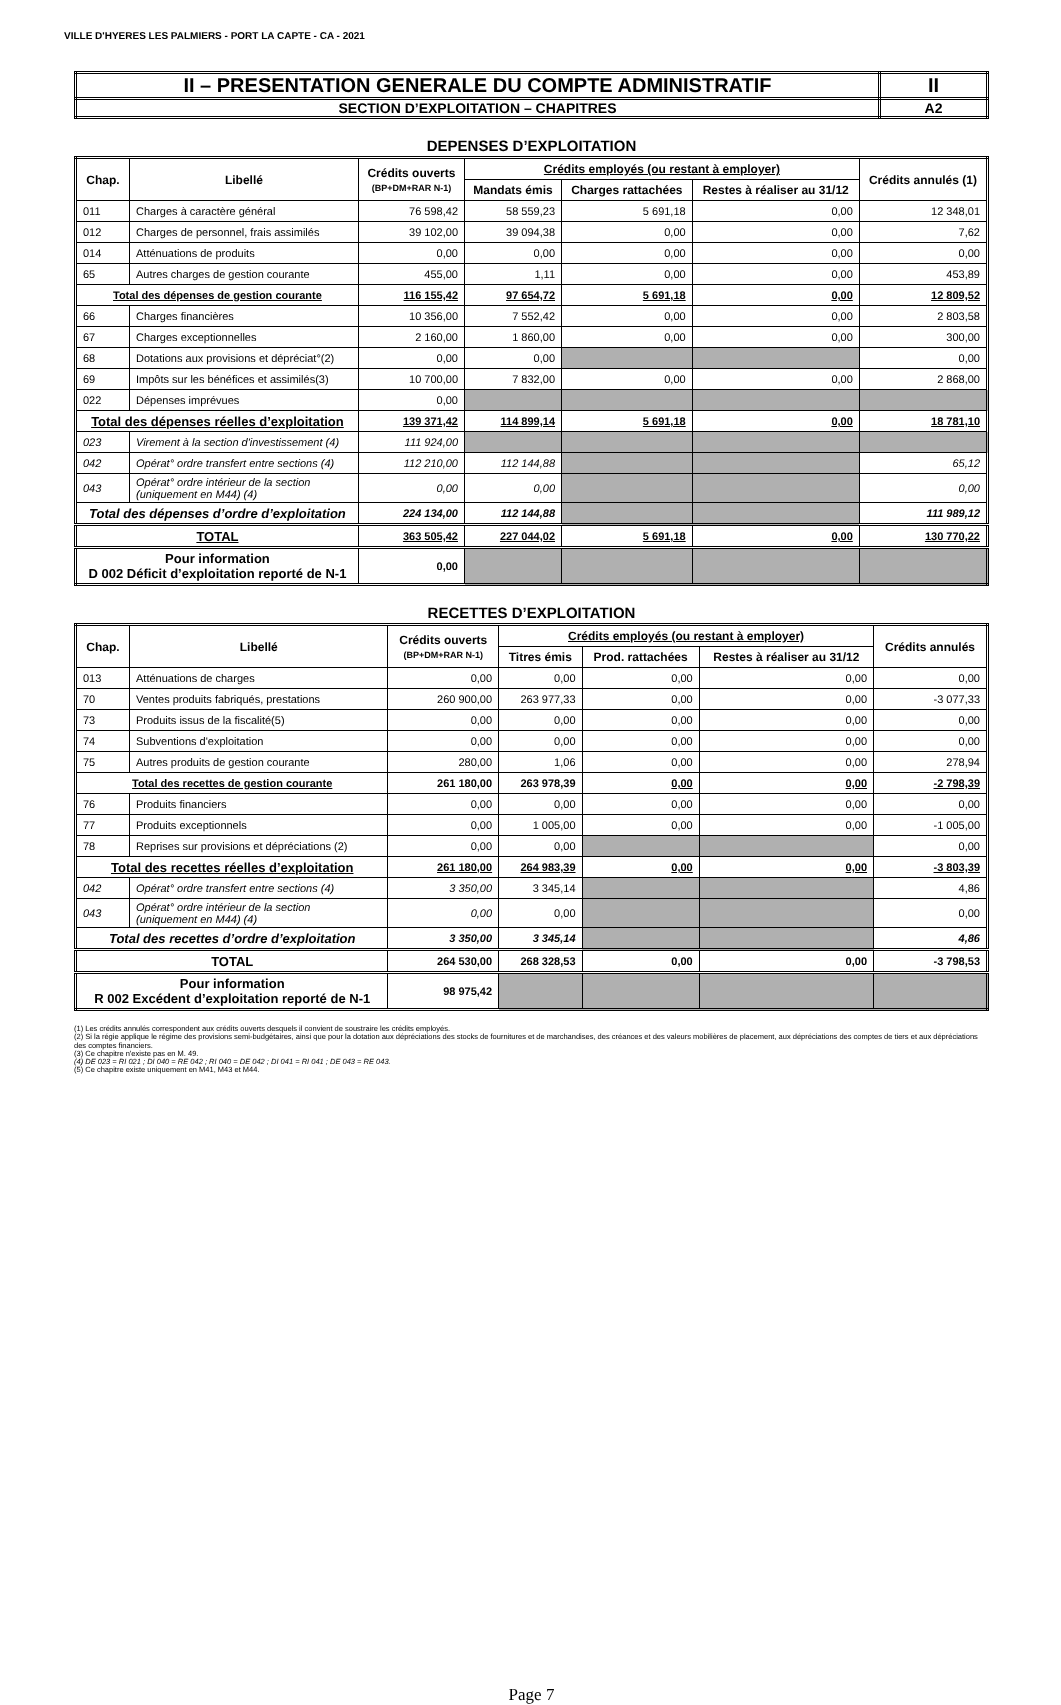VILLE D'HYERES LES PALMIERS - PORT LA CAPTE - CA - 2021
| II – PRESENTATION GENERALE DU COMPTE ADMINISTRATIF | II |
| SECTION D’EXPLOITATION – CHAPITRES | A2 |
DEPENSES D’EXPLOITATION
| Chap. | Libellé | Crédits ouverts (BP+DM+RAR N-1) | Crédits employés (ou restant à employer) | | | Crédits annulés (1) |
| --- | --- | --- | --- | --- | --- | --- |
| | | | Mandats émis | Charges rattachées | Restes à réaliser au 31/12 | |
| 011 | Charges à caractère général | 76 598,42 | 58 559,23 | 5 691,18 | 0,00 | 12 348,01 |
| 012 | Charges de personnel, frais assimilés | 39 102,00 | 39 094,38 | 0,00 | 0,00 | 7,62 |
| 014 | Atténuations de produits | 0,00 | 0,00 | 0,00 | 0,00 | 0,00 |
| 65 | Autres charges de gestion courante | 455,00 | 1,11 | 0,00 | 0,00 | 453,89 |
| Total des dépenses de gestion courante | | 116 155,42 | 97 654,72 | 5 691,18 | 0,00 | 12 809,52 |
| 66 | Charges financières | 10 356,00 | 7 552,42 | 0,00 | 0,00 | 2 803,58 |
| 67 | Charges exceptionnelles | 2 160,00 | 1 860,00 | 0,00 | 0,00 | 300,00 |
| 68 | Dotations aux provisions et dépréciat°(2) | 0,00 | 0,00 | | | 0,00 |
| 69 | Impôts sur les bénéfices et assimilés(3) | 10 700,00 | 7 832,00 | 0,00 | 0,00 | 2 868,00 |
| 022 | Dépenses imprévues | 0,00 | | | | |
| Total des dépenses réelles d’exploitation | | 139 371,42 | 114 899,14 | 5 691,18 | 0,00 | 18 781,10 |
| 023 | Virement à la section d'investissement (4) | 111 924,00 | | | | |
| 042 | Opérat° ordre transfert entre sections (4) | 112 210,00 | 112 144,88 | | | 65,12 |
| 043 | Opérat° ordre intérieur de la section (uniquement en M44) (4) | 0,00 | 0,00 | | | 0,00 |
| Total des dépenses d’ordre d’exploitation | | 224 134,00 | 112 144,88 | | | 111 989,12 |
| TOTAL | | 363 505,42 | 227 044,02 | 5 691,18 | 0,00 | 130 770,22 |
| Pour information D 002 Déficit d’exploitation reporté de N-1 | | 0,00 | | | | |
RECETTES D’EXPLOITATION
| Chap. | Libellé | Crédits ouverts (BP+DM+RAR N-1) | Crédits employés (ou restant à employer) | | | Crédits annulés |
| --- | --- | --- | --- | --- | --- | --- |
| | | | Titres émis | Prod. rattachées | Restes à réaliser au 31/12 | |
| 013 | Atténuations de charges | 0,00 | 0,00 | 0,00 | 0,00 | 0,00 |
| 70 | Ventes produits fabriqués, prestations | 260 900,00 | 263 977,33 | 0,00 | 0,00 | -3 077,33 |
| 73 | Produits issus de la fiscalité(5) | 0,00 | 0,00 | 0,00 | 0,00 | 0,00 |
| 74 | Subventions d'exploitation | 0,00 | 0,00 | 0,00 | 0,00 | 0,00 |
| 75 | Autres produits de gestion courante | 280,00 | 1,06 | 0,00 | 0,00 | 278,94 |
| Total des recettes de gestion courante | | 261 180,00 | 263 978,39 | 0,00 | 0,00 | -2 798,39 |
| 76 | Produits financiers | 0,00 | 0,00 | 0,00 | 0,00 | 0,00 |
| 77 | Produits exceptionnels | 0,00 | 1 005,00 | 0,00 | 0,00 | -1 005,00 |
| 78 | Reprises sur provisions et dépréciations (2) | 0,00 | 0,00 | | | 0,00 |
| Total des recettes réelles d’exploitation | | 261 180,00 | 264 983,39 | 0,00 | 0,00 | -3 803,39 |
| 042 | Opérat° ordre transfert entre sections (4) | 3 350,00 | 3 345,14 | | | 4,86 |
| 043 | Opérat° ordre intérieur de la section (uniquement en M44) (4) | 0,00 | 0,00 | | | 0,00 |
| Total des recettes d’ordre d’exploitation | | 3 350,00 | 3 345,14 | | | 4,86 |
| TOTAL | | 264 530,00 | 268 328,53 | 0,00 | 0,00 | -3 798,53 |
| Pour information R 002 Excédent d’exploitation reporté de N-1 | | 98 975,42 | | | | |
(1) Les crédits annulés correspondent aux crédits ouverts desquels il convient de soustraire les crédits employés.
(2) Si la régie applique le régime des provisions semi-budgétaires, ainsi que pour la dotation aux dépréciations des stocks de fournitures et de marchandises, des créances et des valeurs mobilières de placement, aux dépréciations des comptes de tiers et aux dépréciations des comptes financiers.
(3) Ce chapitre n'existe pas en M. 49.
(4) DE 023 = RI 021 ; DI 040 = RE 042 ; RI 040 = DE 042 ; DI 041 = RI 041 ; DE 043 = RE 043.
(5) Ce chapitre existe uniquement en M41, M43 et M44.
Page 7